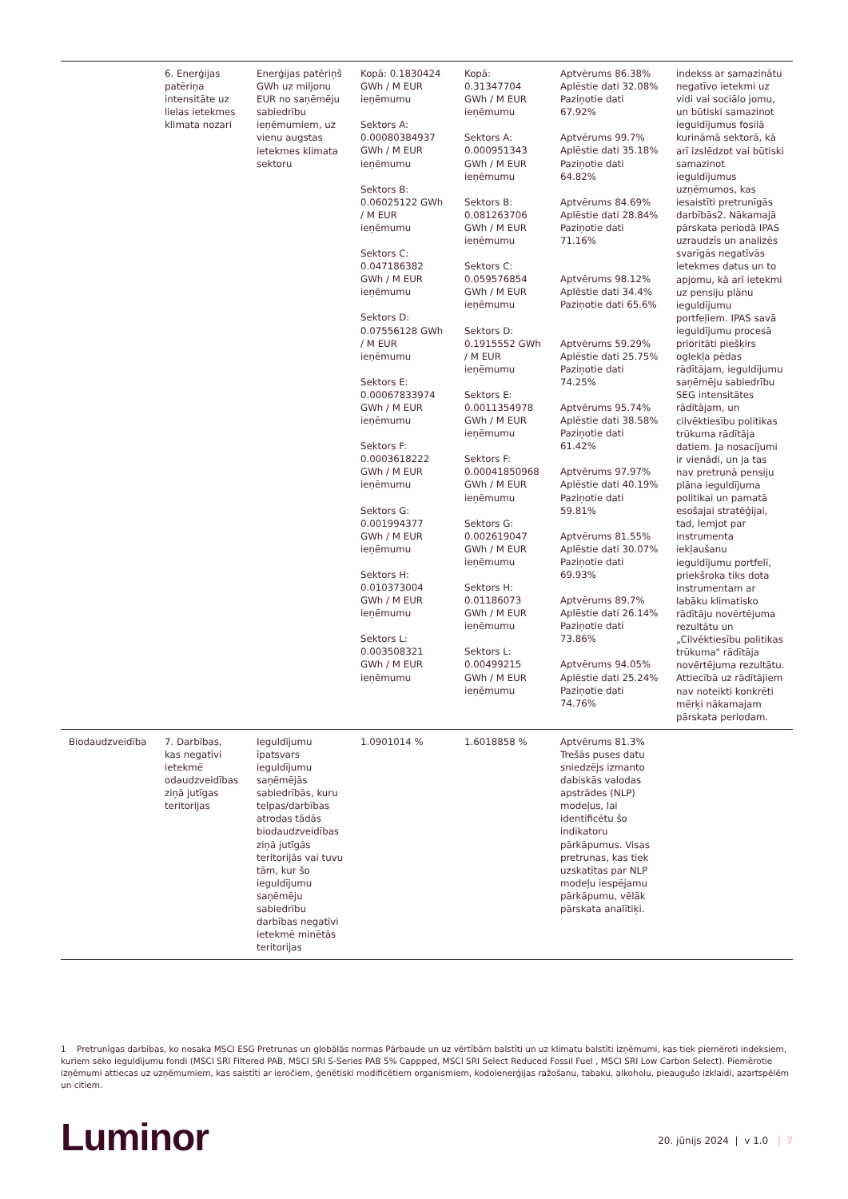| | 6. Enerģijas patēriņa intensitāte uz lielas ietekmes klimata nozari | Enerģijas patēriņš GWh uz miljonu EUR no saņēmēju sabiedrību ieņēmumiem, uz vienu augstas ietekmes klimata sektoru | Kopā: 0.1830424 GWh / M EUR ieņēmumu Sektors A: 0.00080384937 GWh / M EUR ieņēmumu Sektors B: 0.06025122 GWh / M EUR ieņēmumu Sektors C: 0.047186382 GWh / M EUR ieņēmumu Sektors D: 0.07556128 GWh / M EUR ieņēmumu Sektors E: 0.00067833974 GWh / M EUR ieņēmumu Sektors F: 0.0003618222 GWh / M EUR ieņēmumu Sektors G: 0.001994377 GWh / M EUR ieņēmumu Sektors H: 0.010373004 GWh / M EUR ieņēmumu Sektors L: 0.003508321 GWh / M EUR ieņēmumu | Kopā: 0.31347704 GWh / M EUR ieņēmumu Sektors A: 0.000951343 GWh / M EUR ieņēmumu Sektors B: 0.081263706 GWh / M EUR ieņēmumu Sektors C: 0.059576854 GWh / M EUR ieņēmumu Sektors D: 0.1915552 GWh / M EUR ieņēmumu Sektors E: 0.0011354978 GWh / M EUR ieņēmumu Sektors F: 0.00041850968 GWh / M EUR ieņēmumu Sektors G: 0.002619047 GWh / M EUR ieņēmumu Sektors H: 0.01186073 GWh / M EUR ieņēmumu Sektors L: 0.00499215 GWh / M EUR ieņēmumu | Aptvērums 86.38% Aplēstie dati 32.08% Paziņotie dati 67.92% Aptvērums 99.7% Aplēstie dati 35.18% Paziņotie dati 64.82% Aptvērums 84.69% Aplēstie dati 28.84% Paziņotie dati 71.16% Aptvērums 98.12% Aplēstie dati 34.4% Paziņotie dati 65.6% Aptvērums 59.29% Aplēstie dati 25.75% Paziņotie dati 74.25% Aptvērums 95.74% Aplēstie dati 38.58% Paziņotie dati 61.42% Aptvērums 97.97% Aplēstie dati 40.19% Paziņotie dati 59.81% Aptvērums 81.55% Aplēstie dati 30.07% Paziņotie dati 69.93% Aptvērums 89.7% Aplēstie dati 26.14% Paziņotie dati 73.86% Aptvērums 94.05% Aplēstie dati 25.24% Paziņotie dati 74.76% | indekss ar samazinātu negatīvo ietekmi uz vidi vai sociālo jomu, un būtiski samazinot ieguldījumus fosilā kurināmā sektorā, kā arī izslēdzot vai būtiski samazinot ieguldījumus uzņēmumos, kas iesaistīti pretrunīgās darbībās2. Nākamajā pārskata periodā IPAS uzraudzīs un analizēs svarīgās negatīvās ietekmes datus un to apjomu, kā arī ietekmi uz pensiju plānu ieguldījumu portfeļiem. IPAS savā ieguldījumu procesā prioritāti piešķirs oglekļa pēdas rādītājam, ieguldījumu saņēmēju sabiedrību SEG intensitātes rādītājam, un cilvēktiesību politikas trūkuma rādītāja datiem. Ja nosacījumi ir vienādi, un ja tas nav pretrunā pensiju plāna ieguldījuma politikai un pamatā esošajai stratēģijai, tad, lemjot par instrumenta iekļaušanu ieguldījumu portfelī, priekšroka tiks dota instrumentam ar labāku klimatisko rādītāju novērtējuma rezultātu un „Cilvēktiesību politikas trūkuma" rādītāja novērtējuma rezultātu. Attiecībā uz rādītājiem nav noteikti konkrēti mērķi nākamajam pārskata periodam. |
| Biodaudzveidība | 7. Darbības, kas negatīvi ietekmē odaudzveidības ziņā jutīgas teritorijas | Ieguldījumu īpatsvars ieguldījumu saņēmējās sabiedrībās, kuru telpas/darbības atrodas tādās biodaudzveidības ziņā jutīgās teritorijās vai tuvu tām, kur šo ieguldījumu saņēmēju sabiedrību darbības negatīvi ietekmē minētās teritorijas | 1.0901014 % | 1.6018858 % | Aptvērums 81.3% Trešās puses datu sniedzējs izmanto dabiskās valodas apstrādes (NLP) modeļus, lai identificētu šo indikatoru pārkāpumus. Visas pretrunas, kas tiek uzskatītas par NLP modeļu iespējamu pārkāpumu, vēlāk pārskata analītiķi. | |
1 Pretrunīgas darbības, ko nosaka MSCI ESG Pretrunas un globālās normas Pārbaude un uz vērtībām balstīti un uz klimatu balstīti izņēmumi, kas tiek piemēroti indeksiem, kuriem seko ieguldījumu fondi (MSCI SRI Filtered PAB, MSCI SRI S-Series PAB 5% Cappped, MSCI SRI Select Reduced Fossil Fuel , MSCI SRI Low Carbon Select). Piemērotie izņēmumi attiecas uz uzņēmumiem, kas saistīti ar ieročiem, ģenētiski modificētiem organismiem, kodolenerģijas ražošanu, tabaku, alkoholu, pieaugušo izklaidi, azartspēlēm un citiem.
Luminor
20. jūnijs 2024 | v 1.0 | 7